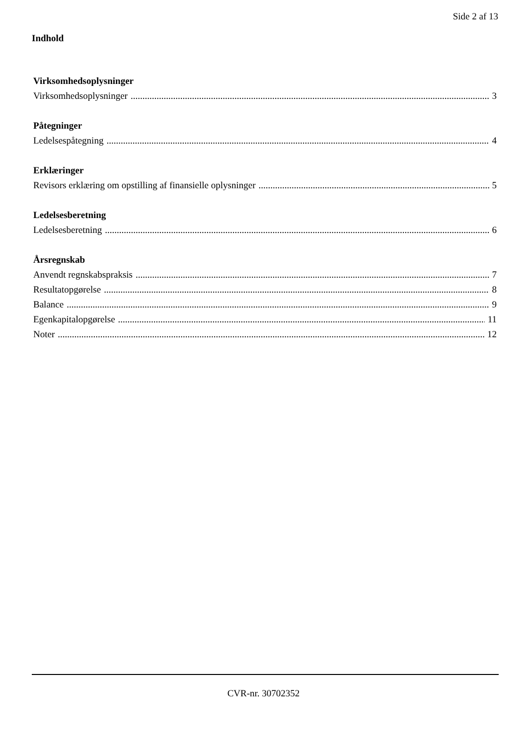Side 2 af 13
Indhold
Virksomhedsoplysninger
Virksomhedsoplysninger 3
Påtegninger
Ledelsespåtegning 4
Erklæringer
Revisors erklæring om opstilling af finansielle oplysninger 5
Ledelsesberetning
Ledelsesberetning 6
Årsregnskab
Anvendt regnskabspraksis 7
Resultatopgørelse 8
Balance 9
Egenkapitalopgørelse 11
Noter 12
CVR-nr. 30702352